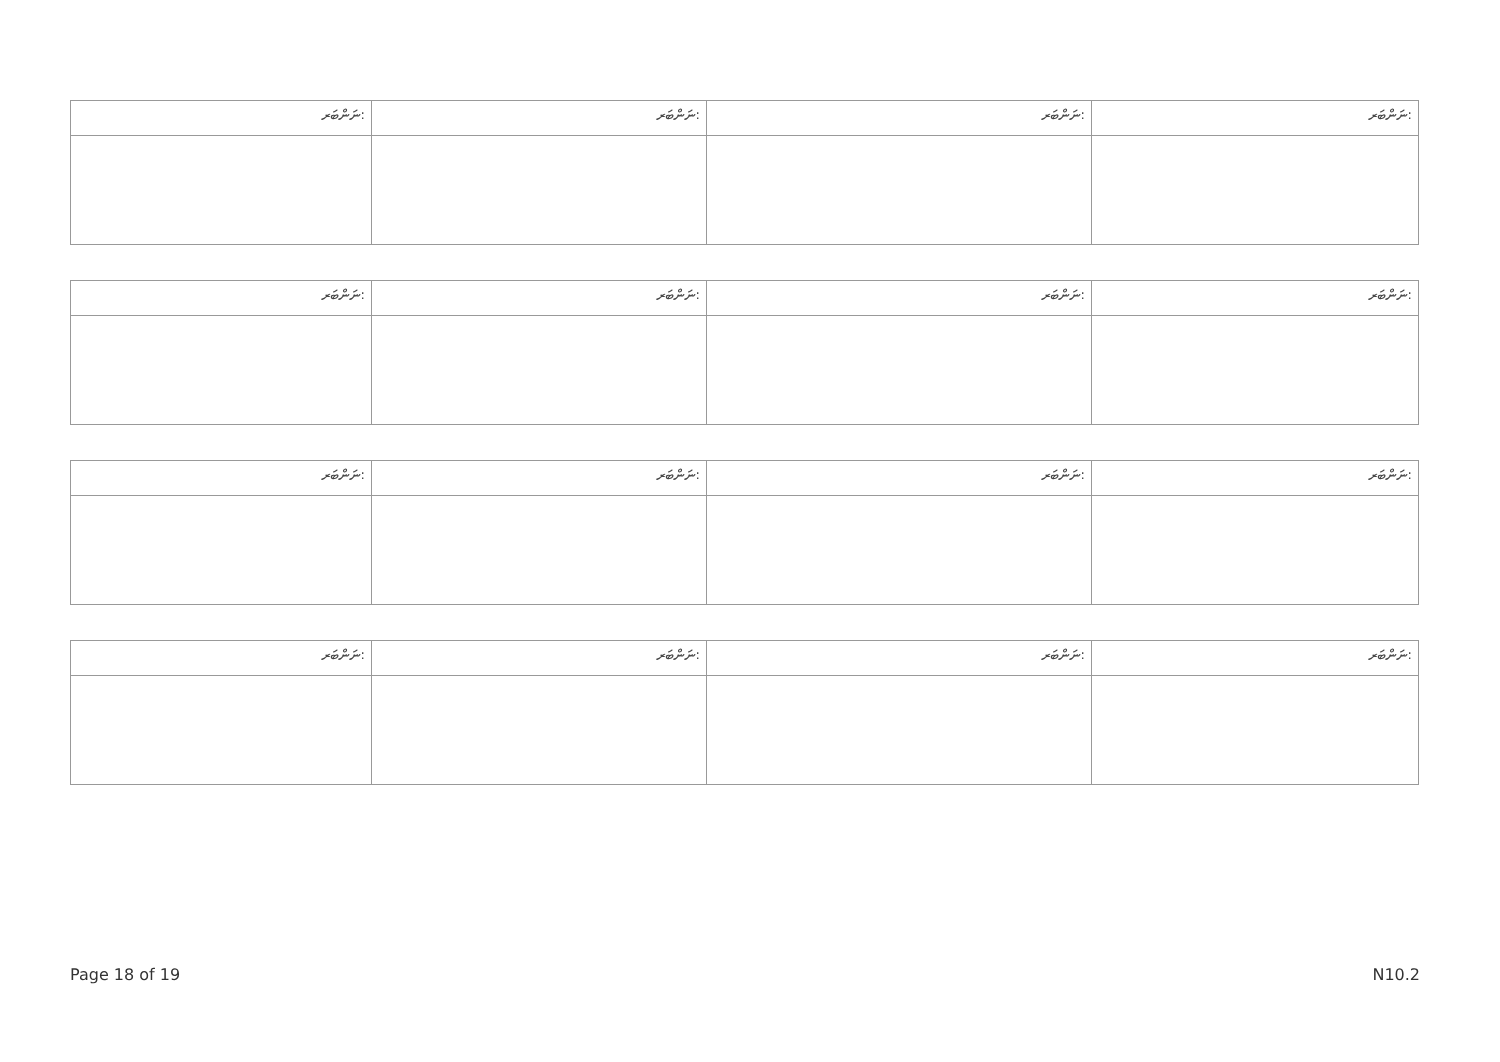| ނަންބަރ: | ނަންބަރ: | ނަންބަރ: | ނަންބަރ: |
| ނަންބަރ: | ނަންބަރ: | ނަންބަރ: | ނަންބަރ: |
| ނަންބަރ: | ނަންބަރ: | ނަންބަރ: | ނަންބަރ: |
| ނަންބަރ: | ނަންބަރ: | ނަންބަރ: | ނަންބަރ: |
Page 18 of 19 N10.2